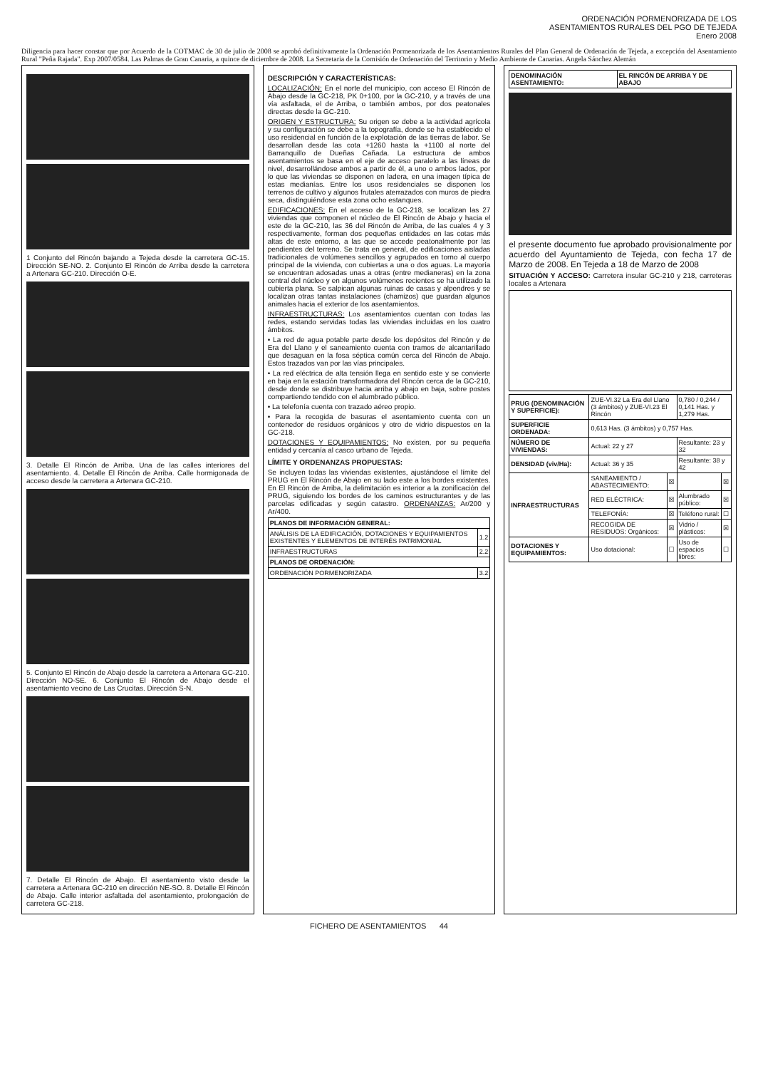ORDENACIÓN PORMENORIZADA DE LOS
ASENTAMIENTOS RURALES DEL PGO DE TEJEDA
Enero 2008
Diligencia para hacer constar que por Acuerdo de la COTMAC de 30 de julio de 2008 se aprobó definitivamente la Ordenación Pormenorizada de los Asentamientos Rurales del Plan General de Ordenación de Tejeda, a excepción del Asentamiento Rural "Peña Rajada". Exp 2007/0584. Las Palmas de Gran Canaria, a quince de diciembre de 2008. La Secretaria de la Comisión de Ordenación del Territorio y Medio Ambiente de Canarias. Angela Sánchez Alemán
1 Conjunto del Rincón bajando a Tejeda desde la carretera GC-15. Dirección SE-NO. 2. Conjunto El Rincón de Arriba desde la carretera a Artenara GC-210. Dirección O-E.
3. Detalle El Rincón de Arriba. Una de las calles interiores del asentamiento. 4. Detalle El Rincón de Arriba. Calle hormigonada de acceso desde la carretera a Artenara GC-210.
5. Conjunto El Rincón de Abajo desde la carretera a Artenara GC-210. Dirección NO-SE. 6. Conjunto El Rincón de Abajo desde el asentamiento vecino de Las Crucitas. Dirección S-N.
7. Detalle El Rincón de Abajo. El asentamiento visto desde la carretera a Artenara GC-210 en dirección NE-SO. 8. Detalle El Rincón de Abajo. Calle interior asfaltada del asentamiento, prolongación de carretera GC-218.
DESCRIPCIÓN Y CARACTERÍSTICAS:
LOCALIZACIÓN: En el norte del municipio, con acceso El Rincón de Abajo desde la GC-218, PK 0+100, por la GC-210, y a través de una vía asfaltada, el de Arriba, o también ambos, por dos peatonales directas desde la GC-210.
ORIGEN Y ESTRUCTURA: Su origen se debe a la actividad agrícola y su configuración se debe a la topografía, donde se ha establecido el uso residencial en función de la explotación de las tierras de labor. Se desarrollan desde las cota +1260 hasta la +1100 al norte del Barranquillo de Dueñas Cañada. La estructura de ambos asentamientos se basa en el eje de acceso paralelo a las líneas de nivel, desarrollándose ambos a partir de él, a uno o ambos lados, por lo que las viviendas se disponen en ladera, en una imagen típica de estas medianías. Entre los usos residenciales se disponen los terrenos de cultivo y algunos frutales aterrazados con muros de piedra seca, distinguiéndose esta zona ocho estanques.
EDIFICACIONES: En el acceso de la GC-218, se localizan las 27 viviendas que componen el núcleo de El Rincón de Abajo y hacia el este de la GC-210, las 36 del Rincón de Arriba, de las cuales 4 y 3 respectivamente, forman dos pequeñas entidades en las cotas más altas de este entorno, a las que se accede peatonalmente por las pendientes del terreno. Se trata en general, de edificaciones aisladas tradicionales de volúmenes sencillos y agrupados en torno al cuerpo principal de la vivienda, con cubiertas a una o dos aguas. La mayoría se encuentran adosadas unas a otras (entre medianeras) en la zona central del núcleo y en algunos volúmenes recientes se ha utilizado la cubierta plana. Se salpican algunas ruinas de casas y alpendres y se localizan otras tantas instalaciones (chamizos) que guardan algunos animales hacia el exterior de los asentamientos.
INFRAESTRUCTURAS: Los asentamientos cuentan con todas las redes, estando servidas todas las viviendas incluidas en los cuatro ámbitos.
• La red de agua potable parte desde los depósitos del Rincón y de Era del Llano y el saneamiento cuenta con tramos de alcantarillado que desaguan en la fosa séptica común cerca del Rincón de Abajo. Estos trazados van por las vías principales.
• La red eléctrica de alta tensión llega en sentido este y se convierte en baja en la estación transformadora del Rincón cerca de la GC-210, desde donde se distribuye hacia arriba y abajo en baja, sobre postes compartiendo tendido con el alumbrado público.
• La telefonía cuenta con trazado aéreo propio.
• Para la recogida de basuras el asentamiento cuenta con un contenedor de residuos orgánicos y otro de vidrio dispuestos en la GC-218.
DOTACIONES Y EQUIPAMIENTOS: No existen, por su pequeña entidad y cercanía al casco urbano de Tejeda.
LÍMITE Y ORDENANZAS PROPUESTAS:
Se incluyen todas las viviendas existentes, ajustándose el límite del PRUG en El Rincón de Abajo en su lado este a los bordes existentes. En El Rincón de Arriba, la delimitación es interior a la zonificación del PRUG, siguiendo los bordes de los caminos estructurantes y de las parcelas edificadas y según catastro. ORDENANZAS: Ar/200 y Ar/400.
| PLANOS DE INFORMACIÓN GENERAL: | |
| --- | --- |
| ANÁLISIS DE LA EDIFICACIÓN, DOTACIONES Y EQUIPAMIENTOS EXISTENTES Y ELEMENTOS DE INTERÉS PATRIMONIAL | 1.2 |
| INFRAESTRUCTURAS | 2.2 |
| PLANOS DE ORDENACIÓN: | |
| ORDENACIÓN PORMENORIZADA | 3.2 |
| DENOMINACIÓN ASENTAMIENTO: | EL RINCÓN DE ARRIBA Y DE ABAJO |
| --- | --- |
el presente documento fue aprobado provisionalmente por acuerdo del Ayuntamiento de Tejeda, con fecha 17 de Marzo de 2008. En Tejeda a 18 de Marzo de 2008
SITUACIÓN Y ACCESO: Carretera insular GC-210 y 218, carreteras locales a Artenara
| PRUG (DENOMINACIÓN Y SUPERFICIE): | ZUE-VI.32 La Era del Llano (3 ámbitos) y ZUE-VI.23 El Rincón | | 0,780 / 0,244 / 0,141 Has. y 1,279 Has. | |
| SUPERFICIE ORDENADA: | 0,613 Has. (3 ámbitos) y 0,757 Has. | | | |
| NÚMERO DE VIVIENDAS: | Actual: 22 y 27 | | Resultante: 23 y 32 | |
| DENSIDAD (viv/Ha): | Actual: 36 y 35 | | Resultante: 38 y 42 | |
| INFRAESTRUCTURAS | SANEAMIENTO / ABASTECIMIENTO: | ☒ | | ☒ |
| | RED ELÉCTRICA: | ☒ | Alumbrado público: | ☒ |
| | TELEFONÍA: | ☒ | Teléfono rural: | ☐ |
| | RECOGIDA DE RESIDUOS: Orgánicos: | ☒ | Vidrio / plásticos: | ☒ |
| DOTACIONES Y EQUIPAMIENTOS: | Uso dotacional: | ☐ | Uso de espacios libres: | ☐ |
FICHERO DE ASENTAMIENTOS 44